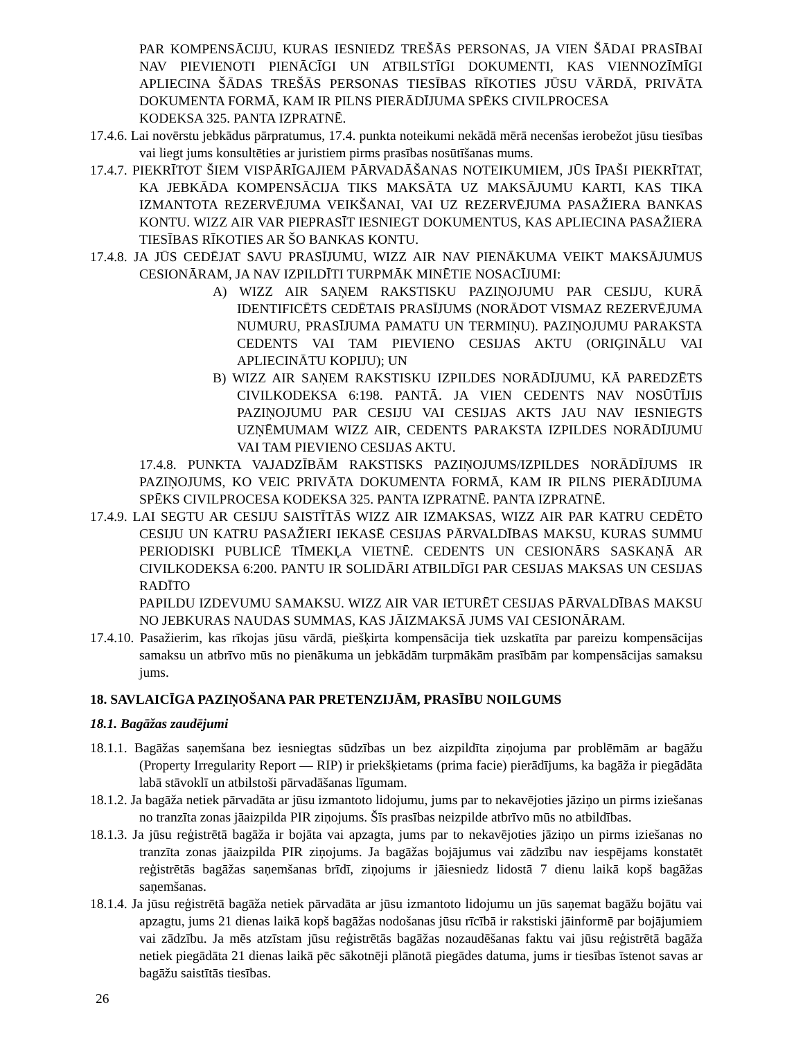PAR KOMPENSĀCIJU, KURAS IESNIEDZ TREŠĀS PERSONAS, JA VIEN ŠĀDAI PRASĪBAI NAV PIEVIENOTI PIENĀCĪGI UN ATBILSTĪGI DOKUMENTI, KAS VIENNOZĪMĪGI APLIECINA ŠĀDAS TREŠĀS PERSONAS TIESĪBAS RĪKOTIES JŪSU VĀRDĀ, PRIVĀTA DOKUMENTA FORMĀ, KAM IR PILNS PIERĀDĪJUMA SPĒKS CIVILPROCESA
KODEKSA 325. PANTA IZPRATNĒ.
17.4.6. Lai novērstu jebkādus pārpratumus, 17.4. punkta noteikumi nekādā mērā necenšas ierobežot jūsu tiesības vai liegt jums konsultēties ar juristiem pirms prasības nosūtīšanas mums.
17.4.7. PIEKRĪTOT ŠIEM VISPĀRĪGAJIEM PĀRVADĀŠANAS NOTEIKUMIEM, JŪS ĪPAŠI PIEKRĪTAT, KA JEBKĀDA KOMPENSĀCIJA TIKS MAKSĀTA UZ MAKSĀJUMU KARTI, KAS TIKA IZMANTOTA REZERVĒJUMA VEIKŠANAI, VAI UZ REZERVĒJUMA PASAŽIERA BANKAS KONTU. WIZZ AIR VAR PIEPRASĪT IESNIEGT DOKUMENTUS, KAS APLIECINA PASAŽIERA TIESĪBAS RĪKOTIES AR ŠO BANKAS KONTU.
17.4.8. JA JŪS CEDĒJAT SAVU PRASĪJUMU, WIZZ AIR NAV PIENĀKUMA VEIKT MAKSĀJUMUS CESIONĀRAM, JA NAV IZPILDĪTI TURPMĀK MINĒTIE NOSACĪJUMI:
A) WIZZ AIR SAŅEM RAKSTISKU PAZIŅOJUMU PAR CESIJU, KURĀ IDENTIFICĒTS CEDĒTAIS PRASĪJUMS (NORĀDOT VISMAZ REZERVĒJUMA NUMURU, PRASĪJUMA PAMATU UN TERMIŅU). PAZIŅOJUMU PARAKSTA CEDENTS VAI TAM PIEVIENO CESIJAS AKTU (ORIĢINĀLU VAI APLIECINĀTU KOPIJU); UN
B) WIZZ AIR SAŅEM RAKSTISKU IZPILDES NORĀDĪJUMU, KĀ PAREDZĒTS CIVILKODEKSA 6:198. PANTĀ. JA VIEN CEDENTS NAV NOSŪTĪJIS PAZIŅOJUMU PAR CESIJU VAI CESIJAS AKTS JAU NAV IESNIEGTS UZŅĒMUMAM WIZZ AIR, CEDENTS PARAKSTA IZPILDES NORĀDĪJUMU VAI TAM PIEVIENO CESIJAS AKTU.
17.4.8. PUNKTA VAJADZĪBĀM RAKSTISKS PAZIŅOJUMS/IZPILDES NORĀDĪJUMS IR PAZIŅOJUMS, KO VEIC PRIVĀTA DOKUMENTA FORMĀ, KAM IR PILNS PIERĀDĪJUMA SPĒKS CIVILPROCESA KODEKSA 325. PANTA IZPRATNĒ. PANTA IZPRATNĒ.
17.4.9. LAI SEGTU AR CESIJU SAISTĪTĀS WIZZ AIR IZMAKSAS, WIZZ AIR PAR KATRU CEDĒTO CESIJU UN KATRU PASAŽIERI IEKASĒ CESIJAS PĀRVALDĪBAS MAKSU, KURAS SUMMU PERIODISKI PUBLICĒ TĪMEKĻA VIETNĒ. CEDENTS UN CESIONĀRS SASKAŅĀ AR CIVILKODEKSA 6:200. PANTU IR SOLIDĀRI ATBILDĪGI PAR CESIJAS MAKSAS UN CESIJAS RADĪTO
PAPILDU IZDEVUMU SAMAKSU. WIZZ AIR VAR IETURĒT CESIJAS PĀRVALDĪBAS MAKSU NO JEBKURAS NAUDAS SUMMAS, KAS JĀIZMAKSĀ JUMS VAI CESIONĀRAM.
17.4.10. Pasažierim, kas rīkojas jūsu vārdā, piešķirta kompensācija tiek uzskatīta par pareizu kompensācijas samaksu un atbrīvo mūs no pienākuma un jebkādām turpmākām prasībām par kompensācijas samaksu jums.
18. SAVLAICĪGA PAZIŅOŠANA PAR PRETENZIJĀM, PRASĪBU NOILGUMS
18.1. Bagāžas zaudējumi
18.1.1. Bagāžas saņemšana bez iesniegtas sūdzības un bez aizpildīta ziņojuma par problēmām ar bagāžu (Property Irregularity Report — RIP) ir priekšķietams (prima facie) pierādījums, ka bagāža ir piegādāta labā stāvoklī un atbilstoši pārvadāšanas līgumam.
18.1.2. Ja bagāža netiek pārvadāta ar jūsu izmantoto lidojumu, jums par to nekavējoties jāziņo un pirms iziešanas no tranzīta zonas jāaizpilda PIR ziņojums. Šīs prasības neizpilde atbrīvo mūs no atbildības.
18.1.3. Ja jūsu reģistrētā bagāža ir bojāta vai apzagta, jums par to nekavējoties jāziņo un pirms iziešanas no tranzīta zonas jāaizpilda PIR ziņojums. Ja bagāžas bojājumus vai zādzību nav iespējams konstatēt reģistrētās bagāžas saņemšanas brīdī, ziņojums ir jāiesniedz lidostā 7 dienu laikā kopš bagāžas saņemšanas.
18.1.4. Ja jūsu reģistrētā bagāža netiek pārvadāta ar jūsu izmantoto lidojumu un jūs saņemat bagāžu bojātu vai apzagtu, jums 21 dienas laikā kopš bagāžas nodošanas jūsu rīcībā ir rakstiski jāinformē par bojājumiem vai zādzību. Ja mēs atzīstam jūsu reģistrētās bagāžas nozaudēšanas faktu vai jūsu reģistrētā bagāža netiek piegādāta 21 dienas laikā pēc sākotnēji plānotā piegādes datuma, jums ir tiesības īstenot savas ar bagāžu saistītās tiesības.
26